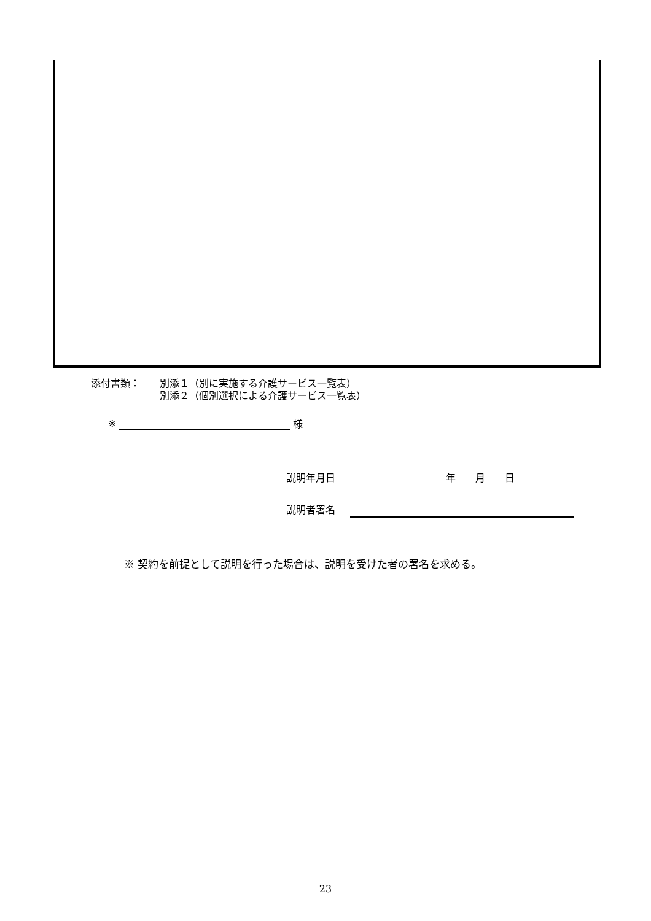添付書類： 別添１（別に実施する介護サービス一覧表）
別添２（個別選択による介護サービス一覧表）
※ 様
説明年月日 年　　月　　日
説明者署名
※ 契約を前提として説明を行った場合は、説明を受けた者の署名を求める。
23